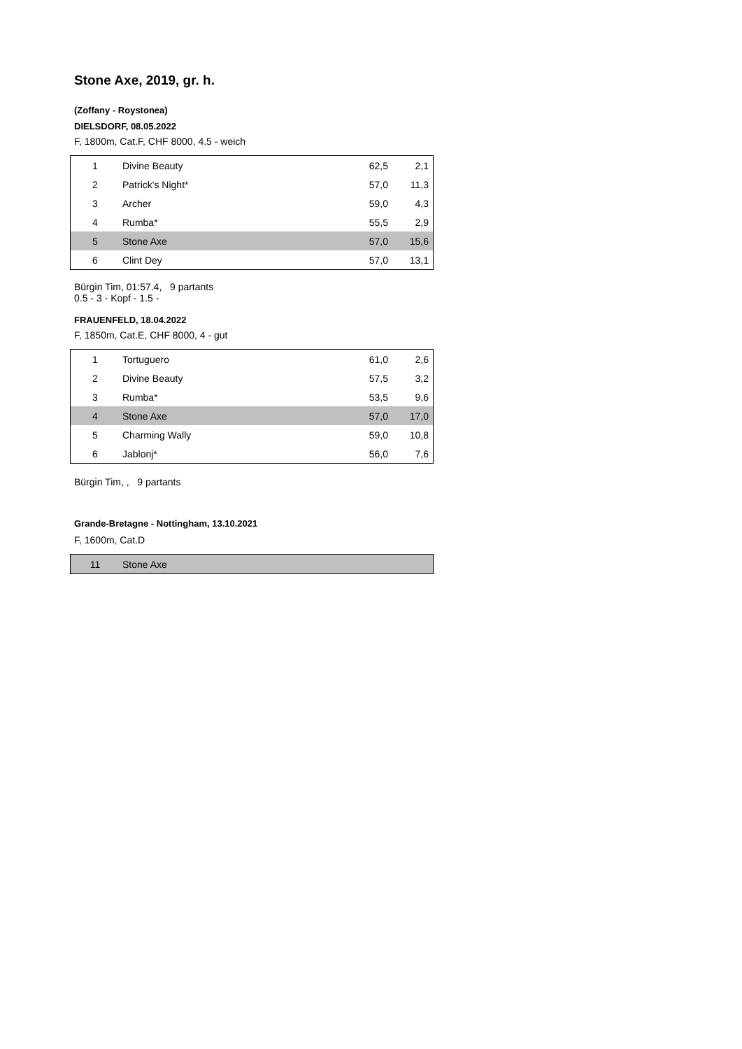Stone Axe, 2019, gr. h.
(Zoffany - Roystonea)
DIELSDORF, 08.05.2022
F, 1800m, Cat.F, CHF 8000, 4.5 - weich
| 1 | Divine Beauty | 62,5 | 2,1 |
| 2 | Patrick's Night* | 57,0 | 11,3 |
| 3 | Archer | 59,0 | 4,3 |
| 4 | Rumba* | 55,5 | 2,9 |
| 5 | Stone Axe | 57,0 | 15,6 |
| 6 | Clint Dey | 57,0 | 13,1 |
Bürgin Tim, 01:57.4, 9 partants
0.5 - 3 - Kopf - 1.5 -
FRAUENFELD, 18.04.2022
F, 1850m, Cat.E, CHF 8000, 4 - gut
| 1 | Tortuguero | 61,0 | 2,6 |
| 2 | Divine Beauty | 57,5 | 3,2 |
| 3 | Rumba* | 53,5 | 9,6 |
| 4 | Stone Axe | 57,0 | 17,0 |
| 5 | Charming Wally | 59,0 | 10,8 |
| 6 | Jablonj* | 56,0 | 7,6 |
Bürgin Tim, , 9 partants
Grande-Bretagne - Nottingham, 13.10.2021
F, 1600m, Cat.D
| 11 | Stone Axe | | |